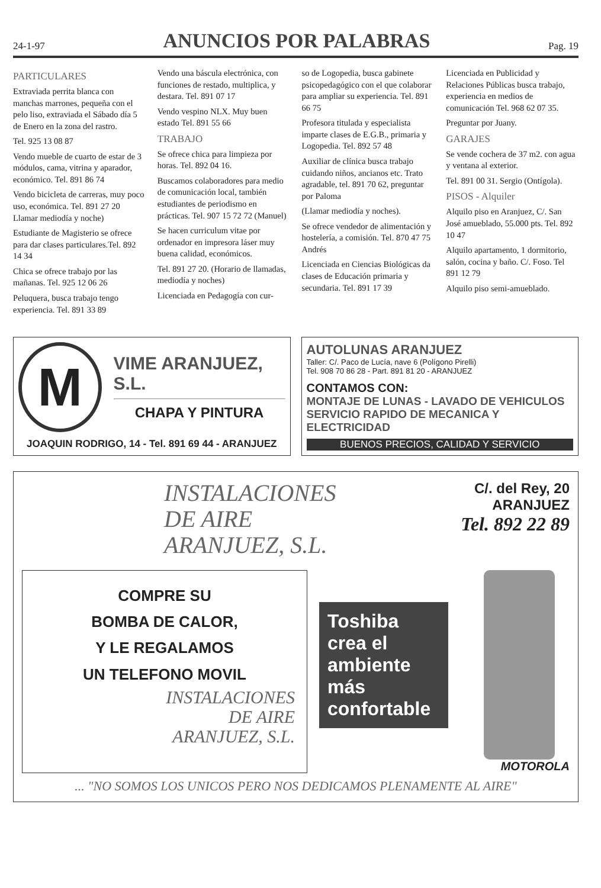24-1-97
ANUNCIOS POR PALABRAS
Pag. 19
PARTICULARES
Extraviada perrita blanca con manchas marrones, pequeña con el pelo liso, extraviada el Sábado día 5 de Enero en la zona del rastro.
Tel. 925 13 08 87
Vendo mueble de cuarto de estar de 3 módulos, cama, vitrina y aparador, económico. Tel. 891 86 74
Vendo bicicleta de carreras, muy poco uso, económica. Tel. 891 27 20 Llamar mediodía y noche)
Estudiante de Magisterio se ofrece para dar clases particulares.Tel. 892 14 34
Chica se ofrece trabajo por las mañanas. Tel. 925 12 06 26
Peluquera, busca trabajo tengo experiencia. Tel. 891 33 89
Vendo una báscula electrónica, con funciones de restado, multiplica, y destara. Tel. 891 07 17
Vendo vespino NLX. Muy buen estado Tel. 891 55 66
TRABAJO
Se ofrece chica para limpieza por horas. Tel. 892 04 16.
Buscamos colaboradores para medio de comunicación local, también estudiantes de periodismo en prácticas. Tel. 907 15 72 72 (Manuel)
Se hacen curriculum vitae por ordenador en impresora láser muy buena calidad, económicos.
Tel. 891 27 20. (Horario de llamadas, mediodía y noches)
Licenciada en Pedagogía con cur-
so de Logopedia, busca gabinete psicopedagógico con el que colaborar para ampliar su experiencia. Tel. 891 66 75
Profesora titulada y especialista imparte clases de E.G.B., primaria y Logopedia. Tel. 892 57 48
Auxiliar de clínica busca trabajo cuidando niños, ancianos etc. Trato agradable, tel. 891 70 62, preguntar por Paloma
(Llamar mediodía y noches).
Se ofrece vendedor de alimentación y hostelería, a comisión. Tel. 870 47 75 Andrés
Licenciada en Ciencias Biológicas da clases de Educación primaria y secundaria. Tel. 891 17 39
Licenciada en Publicidad y Relaciones Públicas busca trabajo, experiencia en medios de comunicación Tel. 968 62 07 35.
Preguntar por Juany.
GARAJES
Se vende cochera de 37 m2. con agua y ventana al exterior.
Tel. 891 00 31. Sergio (Ontígola).
PISOS - Alquiler
Alquilo piso en Aranjuez, C/. San José amueblado, 55.000 pts. Tel. 892 10 47
Alquilo apartamento, 1 dormitorio, salón, cocina y baño. C/. Foso. Tel 891 12 79
Alquilo piso semi-amueblado.
M
VIME ARANJUEZ, S.L.
CHAPA Y PINTURA
JOAQUIN RODRIGO, 14 - Tel. 891 69 44 - ARANJUEZ
AUTOLUNAS ARANJUEZ
Taller: C/. Paco de Lucía, nave 6 (Polígono Pirelli)
Tel. 908 70 86 28 - Part. 891 81 20 - ARANJUEZ
CONTAMOS CON:
MONTAJE DE LUNAS - LAVADO DE VEHICULOS
SERVICIO RAPIDO DE MECANICA Y ELECTRICIDAD
BUENOS PRECIOS, CALIDAD Y SERVICIO
INSTALACIONES
DE AIRE
ARANJUEZ, S.L.
C/. del Rey, 20
ARANJUEZ
Tel. 892 22 89
COMPRE SU
BOMBA DE CALOR,
Y LE REGALAMOS
UN TELEFONO MOVIL
INSTALACIONES
DE AIRE
ARANJUEZ, S.L.
Toshiba crea el ambiente más confortable
MOTOROLA
... "NO SOMOS LOS UNICOS PERO NOS DEDICAMOS PLENAMENTE AL AIRE"